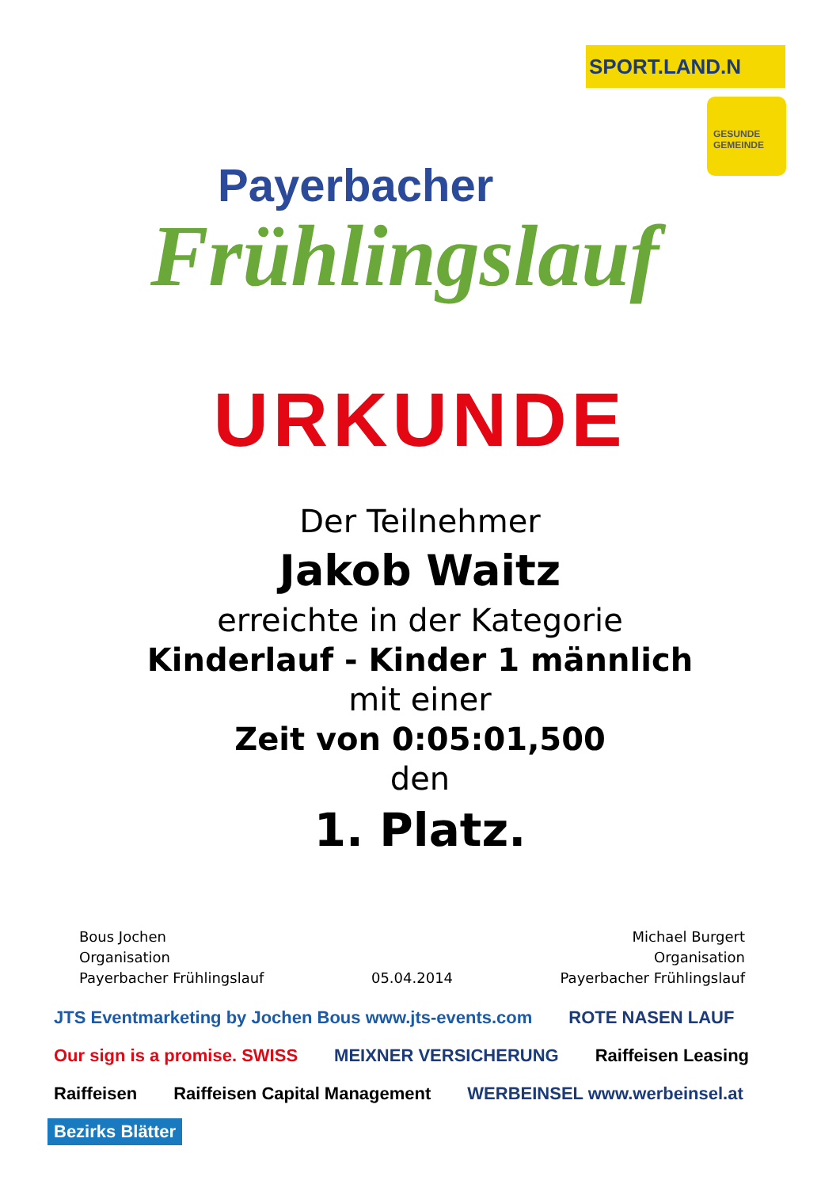SPORT.LAND.N
GESUNDE GEMEINDE
Payerbacher
Frühlingslauf
URKUNDE
Der Teilnehmer
Jakob Waitz
erreichte in der Kategorie
Kinderlauf - Kinder 1 männlich
mit einer
Zeit von 0:05:01,500
den
1. Platz.
Bous Jochen
Organisation
Payerbacher Frühlingslauf
05.04.2014
Michael Burgert
Organisation
Payerbacher Frühlingslauf
JTS Eventmarketing by Jochen Bous www.jts-events.com ROTE NASEN LAUF Our sign is a promise. SWISS MEIXNER VERSICHERUNG Raiffeisen Leasing Raiffeisen Raiffeisen Capital Management WERBEINSEL www.werbeinsel.at Bezirks Blätter